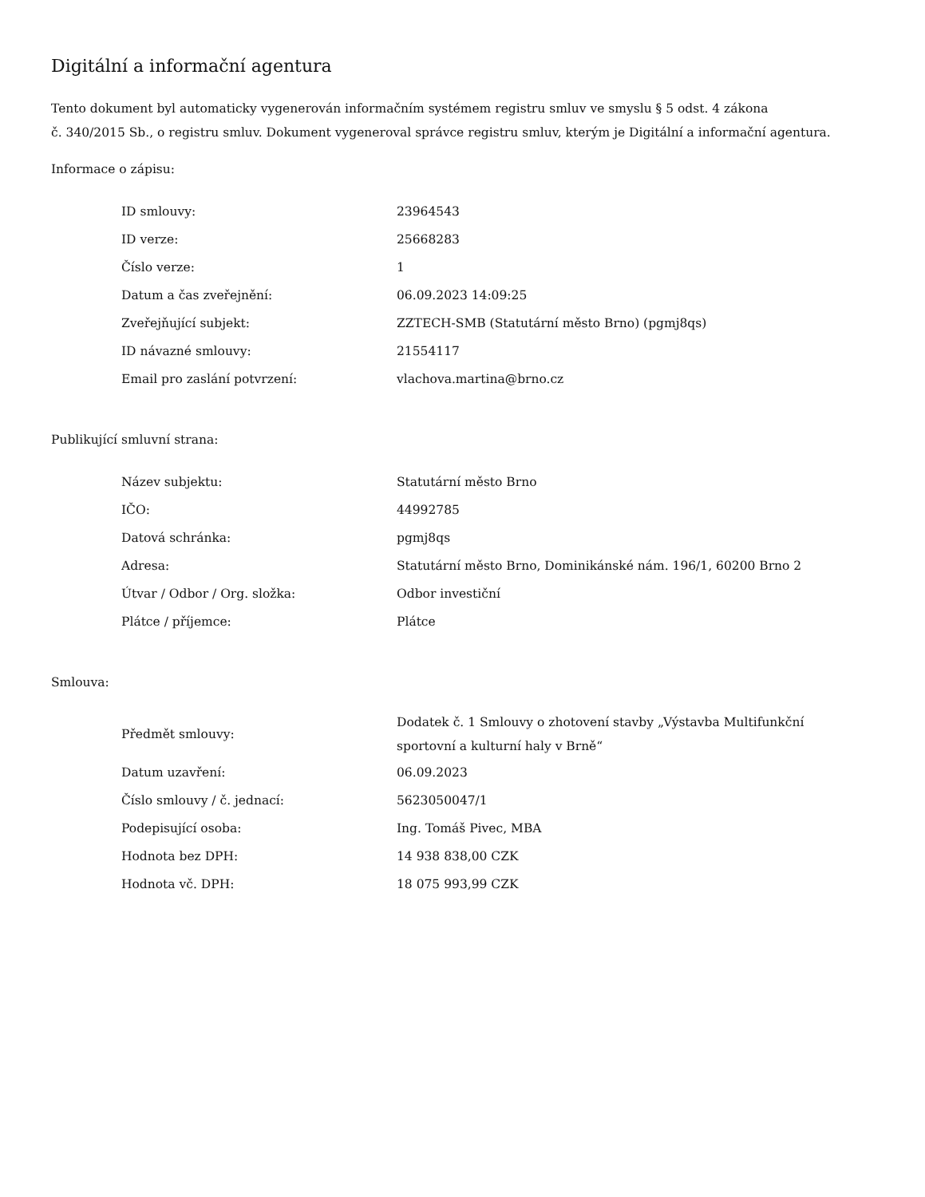Digitální a informační agentura
Tento dokument byl automaticky vygenerován informačním systémem registru smluv ve smyslu § 5 odst. 4 zákona
č. 340/2015 Sb., o registru smluv. Dokument vygeneroval správce registru smluv, kterým je Digitální a informační agentura.
Informace o zápisu:
| ID smlouvy: | 23964543 |
| ID verze: | 25668283 |
| Číslo verze: | 1 |
| Datum a čas zveřejnění: | 06.09.2023 14:09:25 |
| Zveřejňující subjekt: | ZZTECH-SMB (Statutární město Brno) (pgmj8qs) |
| ID návazné smlouvy: | 21554117 |
| Email pro zaslání potvrzení: | vlachova.martina@brno.cz |
Publikující smluvní strana:
| Název subjektu: | Statutární město Brno |
| IČO: | 44992785 |
| Datová schránka: | pgmj8qs |
| Adresa: | Statutární město Brno, Dominikánské nám. 196/1, 60200 Brno 2 |
| Útvar / Odbor / Org. složka: | Odbor investiční |
| Plátce / příjemce: | Plátce |
Smlouva:
| Předmět smlouvy: | Dodatek č. 1 Smlouvy o zhotovení stavby „Výstavba Multifunkční sportovní a kulturní haly v Brně“ |
| Datum uzavření: | 06.09.2023 |
| Číslo smlouvy / č. jednací: | 5623050047/1 |
| Podepisující osoba: | Ing. Tomáš Pivec, MBA |
| Hodnota bez DPH: | 14 938 838,00 CZK |
| Hodnota vč. DPH: | 18 075 993,99 CZK |